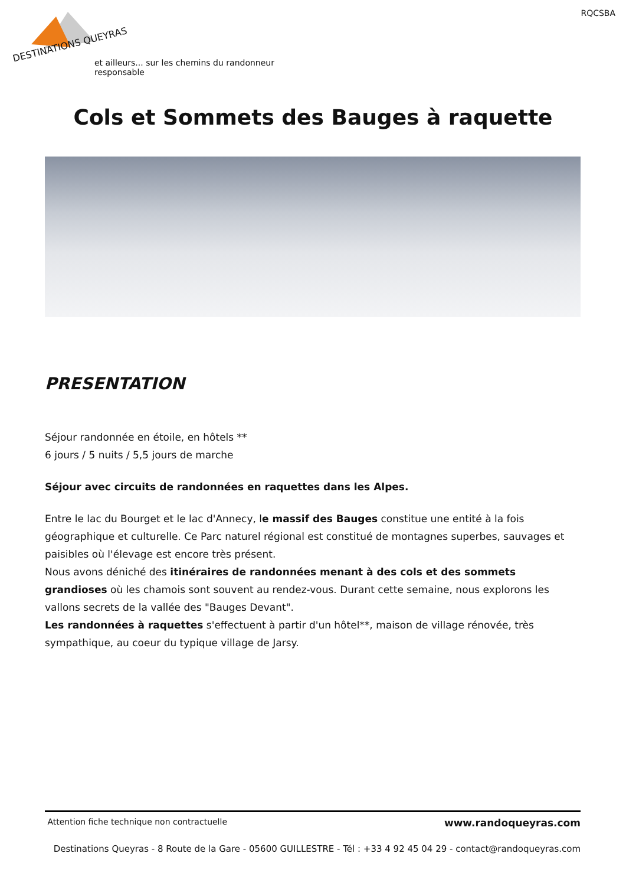RQCSBA
DESTINATIONS QUEYRAS
et ailleurs... sur les chemins du randonneur responsable
Cols et Sommets des Bauges à raquette
PRESENTATION
Séjour randonnée en étoile, en hôtels **
6 jours / 5 nuits / 5,5 jours de marche
Séjour avec circuits de randonnées en raquettes dans les Alpes.
Entre le lac du Bourget et le lac d'Annecy, le massif des Bauges constitue une entité à la fois géographique et culturelle. Ce Parc naturel régional est constitué de montagnes superbes, sauvages et paisibles où l'élevage est encore très présent.
Nous avons déniché des itinéraires de randonnées menant à des cols et des sommets grandioses où les chamois sont souvent au rendez-vous. Durant cette semaine, nous explorons les vallons secrets de la vallée des "Bauges Devant".
Les randonnées à raquettes s'effectuent à partir d'un hôtel**, maison de village rénovée, très sympathique, au coeur du typique village de Jarsy.
Attention fiche technique non contractuelle www.randoqueyras.com
Destinations Queyras - 8 Route de la Gare - 05600 GUILLESTRE - Tél : +33 4 92 45 04 29 - contact@randoqueyras.com